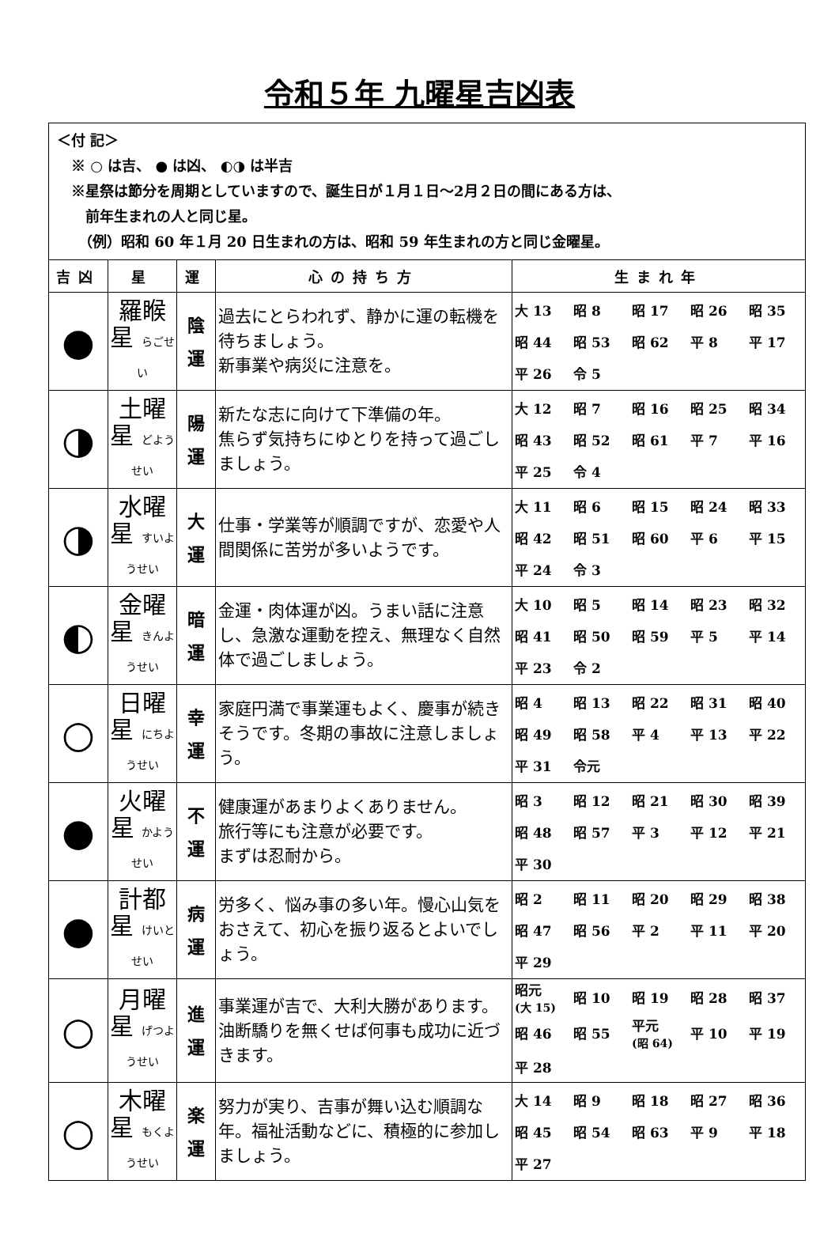令和５年 九曜星吉凶表
＜付 記＞
　※ ○ は吉、 ● は凶、 ◐◑ は半吉
　※星祭は節分を周期としていますので、誕生日が１月１日～2月２日の間にある方は、
　　前年生まれの人と同じ星。
　　（例）昭和 60 年１月 20 日生まれの方は、昭和 59 年生まれの方と同じ金曜星。
| 吉凶 | 星 | 運 | 心の持ち方 | 生まれ年 |
| --- | --- | --- | --- | --- |
| ● | 羅睺星 らごせい | 陰 運 | 過去にとらわれず、静かに運の転機を待ちましょう。 新事業や病災に注意を。 | / 大 13 / 昭 8 / 昭 17 / 昭 26 / 昭 35 / / 昭 44 / 昭 53 / 昭 62 / 平 8 / 平 17 / / 平 26 / 令 5 / / / / |
| ◑ | 土曜星 どようせい | 陽 運 | 新たな志に向けて下準備の年。 焦らず気持ちにゆとりを持って過ごしましょう。 | / 大 12 / 昭 7 / 昭 16 / 昭 25 / 昭 34 / / 昭 43 / 昭 52 / 昭 61 / 平 7 / 平 16 / / 平 25 / 令 4 / / / / |
| ◑ | 水曜星 すいようせい | 大 運 | 仕事・学業等が順調ですが、恋愛や人間関係に苦労が多いようです。 | / 大 11 / 昭 6 / 昭 15 / 昭 24 / 昭 33 / / 昭 42 / 昭 51 / 昭 60 / 平 6 / 平 15 / / 平 24 / 令 3 / / / / |
| ◐ | 金曜星 きんようせい | 暗 運 | 金運・肉体運が凶。うまい話に注意し、急激な運動を控え、無理なく自然体で過ごしましょう。 | / 大 10 / 昭 5 / 昭 14 / 昭 23 / 昭 32 / / 昭 41 / 昭 50 / 昭 59 / 平 5 / 平 14 / / 平 23 / 令 2 / / / / |
| ○ | 日曜星 にちようせい | 幸 運 | 家庭円満で事業運もよく、慶事が続きそうです。冬期の事故に注意しましょう。 | / 昭 4 / 昭 13 / 昭 22 / 昭 31 / 昭 40 / / 昭 49 / 昭 58 / 平 4 / 平 13 / 平 22 / / 平 31 / 令元 / / / / |
| ● | 火曜星 かようせい | 不 運 | 健康運があまりよくありません。 旅行等にも注意が必要です。 まずは忍耐から。 | / 昭 3 / 昭 12 / 昭 21 / 昭 30 / 昭 39 / / 昭 48 / 昭 57 / 平 3 / 平 12 / 平 21 / / 平 30 / / / / / |
| ● | 計都星 けいとせい | 病 運 | 労多く、悩み事の多い年。慢心山気をおさえて、初心を振り返るとよいでしょう。 | / 昭 2 / 昭 11 / 昭 20 / 昭 29 / 昭 38 / / 昭 47 / 昭 56 / 平 2 / 平 11 / 平 20 / / 平 29 / / / / / |
| ○ | 月曜星 げつようせい | 進 運 | 事業運が吉で、大利大勝があります。油断驕りを無くせば何事も成功に近づきます。 | / 昭元 (大 15) / 昭 10 / 昭 19 / 昭 28 / 昭 37 / / 昭 46 / 昭 55 / 平元 (昭 64) / 平 10 / 平 19 / / 平 28 / / / / / |
| ○ | 木曜星 もくようせい | 楽 運 | 努力が実り、吉事が舞い込む順調な年。福祉活動などに、積極的に参加しましょう。 | / 大 14 / 昭 9 / 昭 18 / 昭 27 / 昭 36 / / 昭 45 / 昭 54 / 昭 63 / 平 9 / 平 18 / / 平 27 / / / / / |